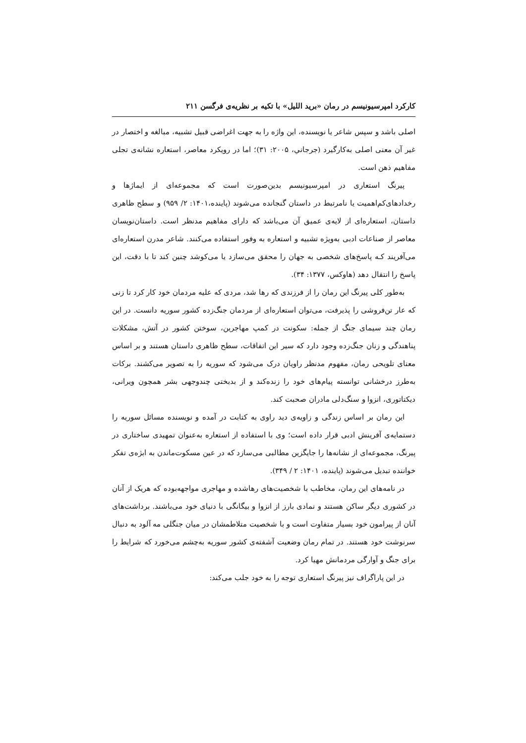کارکرد امپرسیونیسم در رمان «برید اللیل» با تکیه بر نظریه‌ی فرگسن ۲۱۱
اصلی باشد و سپس شاعر یا نویسنده، این واژه را به جهت اغراضی قبیل تشبیه، مبالغه و اختصار در غیر آن معنی اصلی به‌کارگیرد (جرجاني، ۲۰۰۵: ۳۱)؛ اما در رویکرد معاصر، استعاره نشانه‌ی تجلی مفاهیم ذهن است.
پیرنگ استعاری در امپرسیونیسم بدین‌صورت است که مجموعه‌ای از ایماژها و رخدادهای‌کم‌اهمیت یا نامرتبط در داستان گنجانده می‌شوند (پاینده،۱۴۰۱: ۲/ ۹۵۹) و سطح ظاهری داستان، استعاره‌ای از لایه‌ی عمیق آن می‌باشد که دارای مفاهیم مدنظر است. داستان‌نویسان معاصر از صناعات ادبی به‌ویژه تشبیه و استعاره به وفور استفاده می‌کنند. شاعر مدرن استعاره‌ای می‌آفریند کـه پاسخ‌های شخصی به جهان را محقق می‌سازد یا می‌کوشد چنین کند تا با دقت، این پاسخ را انتقال دهد (هاوکس، ۱۳۷۷: ۳۴).
به‌طور کلی پیرنگ این رمان را از فرزندی که رها شد، مردی که علیه مردمان خود کار کرد تا زنی که عار تن‌فروشی را پذیرفت، می‌توان استعاره‌ای از مردمان جنگ‌زده کشور سوریه دانست. در این رمان چند سیمای جنگ از جمله: سکونت در کمپ مهاجرین، سوختن کشور در آتش، مشکلات پناهندگی و زنان جنگ‌زده وجود دارد که سیر این اتفاقات، سطح ظاهری داستان هستند و بر اساس معنای تلویحی رمان، مفهوم مدنظر راویان درک می‌شود که سوریه را به تصویر می‌کشند. برکات به‌طرز درخشانی توانسته پیام‌های خود را زنده‌کند و از بدبختی چندوجهی بشر همچون ویرانی، دیکتاتوری، انزوا و سنگ‌دلی مادران صحبت کند.
این رمان بر اساس زندگی و زاویه‌ی دید راوی به کتابت در آمده و نویسنده مسائل سوریه را دستمایه‌ی آفرینش ادبی قرار داده است؛ وی با استفاده از استعاره به‌عنوان تمهیدی ساختاری در پیرنگ، مجموعه‌ای از نشانه‌ها را جایگزین مطالبی می‌سازد که در عین مسکوت‌ماندن به ابژه‌ی تفکر خواننده تبدیل می‌شوند (پاینده، ۱۴۰۱: ۲ / ۳۴۹).
در نامه‌های این رمان، مخاطب با شخصیت‌های رهاشده و مهاجری مواجهه‌بوده که هریک از آنان در کشوری دیگر ساکن هستند و نمادی بارز از انزوا و بیگانگی با دنیای خود می‌باشند. برداشت‌های آنان از پیرامون خود بسیار متفاوت است و با شخصیت متلاطمشان در میان جنگلی مه آلود به دنبال سرنوشت خود هستند. در تمام رمان وضعیت آشفته‌ی کشور سوریه به‌چشم می‌خورد که شرایط را برای جنگ و آوارگی مردمانش مهیا کرد.
در این پاراگراف نیز پیرنگ استعاری توجه را به خود جلب می‌کند: